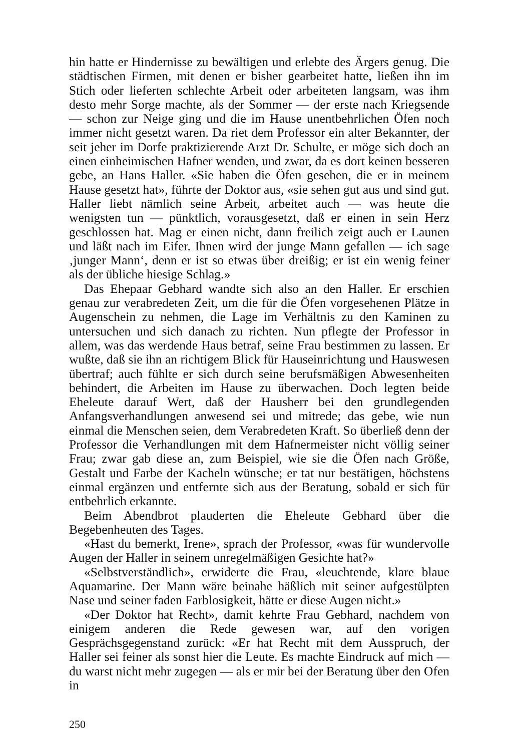hin hatte er Hindernisse zu bewältigen und erlebte des Ärgers genug. Die städtischen Firmen, mit denen er bisher gearbeitet hatte, ließen ihn im Stich oder lieferten schlechte Arbeit oder arbeiteten langsam, was ihm desto mehr Sorge machte, als der Sommer — der erste nach Kriegsende — schon zur Neige ging und die im Hause unentbehrlichen Öfen noch immer nicht gesetzt waren. Da riet dem Professor ein alter Bekannter, der seit jeher im Dorfe praktizierende Arzt Dr. Schulte, er möge sich doch an einen einheimischen Hafner wenden, und zwar, da es dort keinen besseren gebe, an Hans Haller. «Sie haben die Öfen gesehen, die er in meinem Hause gesetzt hat», führte der Doktor aus, «sie sehen gut aus und sind gut. Haller liebt nämlich seine Arbeit, arbeitet auch — was heute die wenigsten tun — pünktlich, vorausgesetzt, daß er einen in sein Herz geschlossen hat. Mag er einen nicht, dann freilich zeigt auch er Launen und läßt nach im Eifer. Ihnen wird der junge Mann gefallen — ich sage ‚junger Mann‘, denn er ist so etwas über dreißig; er ist ein wenig feiner als der übliche hiesige Schlag.»
Das Ehepaar Gebhard wandte sich also an den Haller. Er erschien genau zur verabredeten Zeit, um die für die Öfen vorgesehenen Plätze in Augenschein zu nehmen, die Lage im Verhältnis zu den Kaminen zu untersuchen und sich danach zu richten. Nun pflegte der Professor in allem, was das werdende Haus betraf, seine Frau bestimmen zu lassen. Er wußte, daß sie ihn an richtigem Blick für Hauseinrichtung und Hauswesen übertraf; auch fühlte er sich durch seine berufsmäßigen Abwesenheiten behindert, die Arbeiten im Hause zu überwachen. Doch legten beide Eheleute darauf Wert, daß der Hausherr bei den grundlegenden Anfangsverhandlungen anwesend sei und mitrede; das gebe, wie nun einmal die Menschen seien, dem Verabredeten Kraft. So überließ denn der Professor die Verhandlungen mit dem Hafnermeister nicht völlig seiner Frau; zwar gab diese an, zum Beispiel, wie sie die Öfen nach Größe, Gestalt und Farbe der Kacheln wünsche; er tat nur bestätigen, höchstens einmal ergänzen und entfernte sich aus der Beratung, sobald er sich für entbehrlich erkannte.
Beim Abendbrot plauderten die Eheleute Gebhard über die Begebenheuten des Tages.
«Hast du bemerkt, Irene», sprach der Professor, «was für wundervolle Augen der Haller in seinem unregelmäßigen Gesichte hat?»
«Selbstverständlich», erwiderte die Frau, «leuchtende, klare blaue Aquamarine. Der Mann wäre beinahe häßlich mit seiner aufgestülpten Nase und seiner faden Farblosigkeit, hätte er diese Augen nicht.»
«Der Doktor hat Recht», damit kehrte Frau Gebhard, nachdem von einigem anderen die Rede gewesen war, auf den vorigen Gesprächsgegenstand zurück: «Er hat Recht mit dem Ausspruch, der Haller sei feiner als sonst hier die Leute. Es machte Eindruck auf mich — du warst nicht mehr zugegen — als er mir bei der Beratung über den Ofen in
250